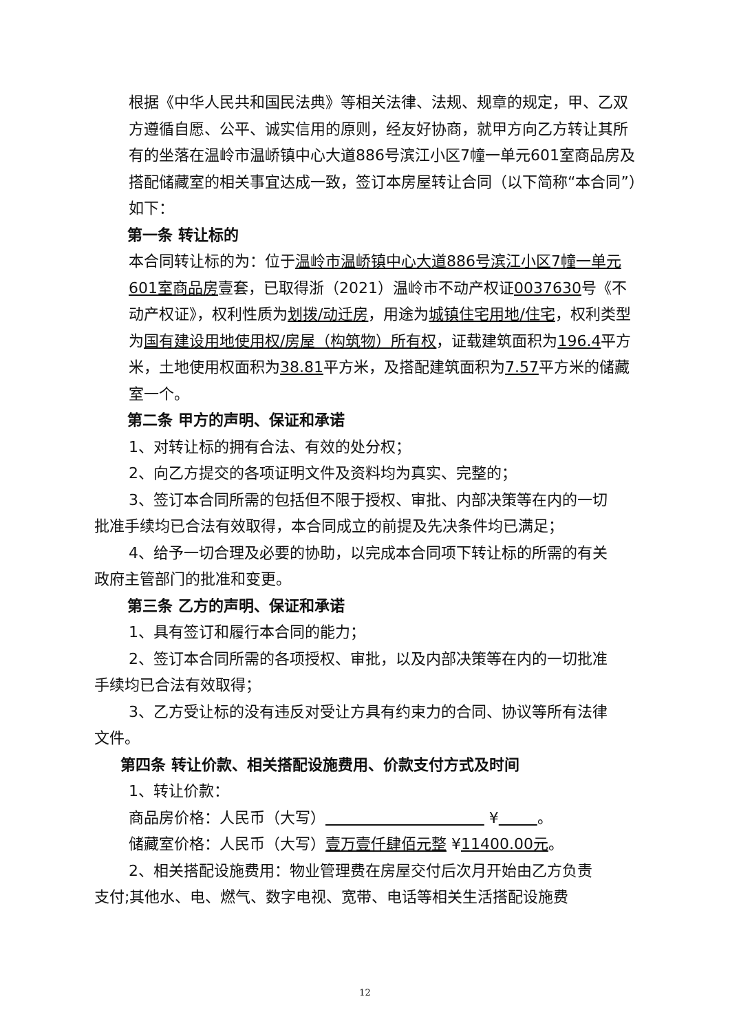根据《中华人民共和国民法典》等相关法律、法规、规章的规定，甲、乙双方遵循自愿、公平、诚实信用的原则，经友好协商，就甲方向乙方转让其所有的坐落在温岭市温峤镇中心大道886号滨江小区7幢一单元601室商品房及搭配储藏室的相关事宜达成一致，签订本房屋转让合同（以下简称“本合同”）如下：
第一条 转让标的
本合同转让标的为：位于温岭市温峤镇中心大道886号滨江小区7幢一单元601室商品房壹套，已取得浙（2021）温岭市不动产权证0037630号《不动产权证》，权利性质为划拨/动迁房，用途为城镇住宅用地/住宅，权利类型为国有建设用地使用权/房屋（构筑物）所有权，证载建筑面积为196.4平方米，土地使用权面积为38.81平方米，及搭配建筑面积为7.57平方米的储藏室一个。
第二条 甲方的声明、保证和承诺
1、对转让标的拥有合法、有效的处分权；
2、向乙方提交的各项证明文件及资料均为真实、完整的；
3、签订本合同所需的包括但不限于授权、审批、内部决策等在内的一切
批准手续均已合法有效取得，本合同成立的前提及先决条件均已满足；
4、给予一切合理及必要的协助，以完成本合同项下转让标的所需的有关
政府主管部门的批准和变更。
第三条 乙方的声明、保证和承诺
1、具有签订和履行本合同的能力；
2、签订本合同所需的各项授权、审批，以及内部决策等在内的一切批准
手续均已合法有效取得；
3、乙方受让标的没有违反对受让方具有约束力的合同、协议等所有法律
文件。
第四条 转让价款、相关搭配设施费用、价款支付方式及时间
1、转让价款：
商品房价格：人民币（大写） ¥ 。
储藏室价格：人民币（大写）壹万壹仟肆佰元整 ¥11400.00元。
2、相关搭配设施费用：物业管理费在房屋交付后次月开始由乙方负责
支付;其他水、电、燃气、数字电视、宽带、电话等相关生活搭配设施费
12